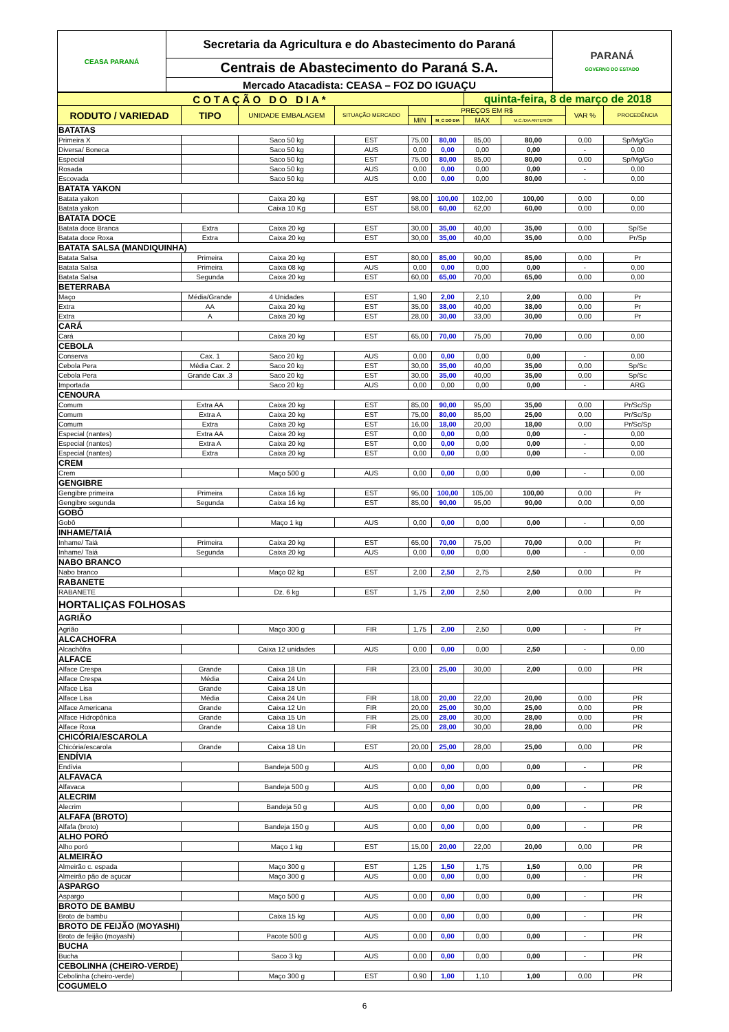| CEASA PARANÁ | Secretaria da Agricultura e do Abastecimento do Paraná | PARANÁ GOVERNO DO ESTADO |
| | Centrais de Abastecimento do Paraná S.A. | |
| | Mercado Atacadista: CEASA – FOZ DO IGUAÇU | |
| COTAÇÃO DO DIA* | | | | | | quinta-feira, 8 de março de 2018 | | | |
| RODUTO / VARIEDAD | TIPO | UNIDADE EMBALAGEM | SITUAÇÃO MERCADO | PREÇOS EM R$ | | | | VAR % | PROCEDÊNCIA |
| | | | | MIN | M_C DO DIA | MAX | M.C./DIA ANTERIOR | | |
| BATATAS | | | | | | | | | |
| Primeira X | | Saco 50 kg | EST | 75,00 | 80,00 | 85,00 | 80,00 | 0,00 | Sp/Mg/Go |
| Diversa/ Boneca | | Saco 50 kg | AUS | 0,00 | 0,00 | 0,00 | 0,00 | - | 0,00 |
| Especial | | Saco 50 kg | EST | 75,00 | 80,00 | 85,00 | 80,00 | 0,00 | Sp/Mg/Go |
| Rosada | | Saco 50 kg | AUS | 0,00 | 0,00 | 0,00 | 0,00 | - | 0,00 |
| Escovada | | Saco 50 kg | AUS | 0,00 | 0,00 | 0,00 | 80,00 | - | 0,00 |
| BATATA YAKON | | | | | | | | | |
| Batata yakon | | Caixa 20 kg | EST | 98,00 | 100,00 | 102,00 | 100,00 | 0,00 | 0,00 |
| Batata yakon | | Caixa 10 Kg | EST | 58,00 | 60,00 | 62,00 | 60,00 | 0,00 | 0,00 |
| BATATA DOCE | | | | | | | | | |
| Batata doce Branca | Extra | Caixa 20 kg | EST | 30,00 | 35,00 | 40,00 | 35,00 | 0,00 | Sp/Se |
| Batata doce Roxa | Extra | Caixa 20 kg | EST | 30,00 | 35,00 | 40,00 | 35,00 | 0,00 | Pr/Sp |
| BATATA SALSA (MANDIQUINHA) | | | | | | | | | |
| Batata Salsa | Primeira | Caixa 20 kg | EST | 80,00 | 85,00 | 90,00 | 85,00 | 0,00 | Pr |
| Batata Salsa | Primeira | Caixa 08 kg | AUS | 0,00 | 0,00 | 0,00 | 0,00 | - | 0,00 |
| Batata Salsa | Segunda | Caixa 20 kg | EST | 60,00 | 65,00 | 70,00 | 65,00 | 0,00 | 0,00 |
| BETERRABA | | | | | | | | | |
| Maço | Média/Grande | 4 Unidades | EST | 1,90 | 2,00 | 2,10 | 2,00 | 0,00 | Pr |
| Extra | AA | Caixa 20 kg | EST | 35,00 | 38,00 | 40,00 | 38,00 | 0,00 | Pr |
| Extra | A | Caixa 20 kg | EST | 28,00 | 30,00 | 33,00 | 30,00 | 0,00 | Pr |
| CARÁ | | | | | | | | | |
| Cará | | Caixa 20 kg | EST | 65,00 | 70,00 | 75,00 | 70,00 | 0,00 | 0,00 |
| CEBOLA | | | | | | | | | |
| Conserva | Cax. 1 | Saco 20 kg | AUS | 0,00 | 0,00 | 0,00 | 0,00 | - | 0,00 |
| Cebola Pera | Média Cax. 2 | Saco 20 kg | EST | 30,00 | 35,00 | 40,00 | 35,00 | 0,00 | Sp/Sc |
| Cebola Pera | Grande Cax .3 | Saco 20 kg | EST | 30,00 | 35,00 | 40,00 | 35,00 | 0,00 | Sp/Sc |
| Importada | | Saco 20 kg | AUS | 0,00 | 0,00 | 0,00 | 0,00 | - | ARG |
| CENOURA | | | | | | | | | |
| Comum | Extra AA | Caixa 20 kg | EST | 85,00 | 90,00 | 95,00 | 35,00 | 0,00 | Pr/Sc/Sp |
| Comum | Extra A | Caixa 20 kg | EST | 75,00 | 80,00 | 85,00 | 25,00 | 0,00 | Pr/Sc/Sp |
| Comum | Extra | Caixa 20 kg | EST | 16,00 | 18,00 | 20,00 | 18,00 | 0,00 | Pr/Sc/Sp |
| Especial (nantes) | Extra AA | Caixa 20 kg | EST | 0,00 | 0,00 | 0,00 | 0,00 | - | 0,00 |
| Especial (nantes) | Extra A | Caixa 20 kg | EST | 0,00 | 0,00 | 0,00 | 0,00 | - | 0,00 |
| Especial (nantes) | Extra | Caixa 20 kg | EST | 0,00 | 0,00 | 0,00 | 0,00 | - | 0,00 |
| CREM | | | | | | | | | |
| Crem | | Maço 500 g | AUS | 0,00 | 0,00 | 0,00 | 0,00 | - | 0,00 |
| GENGIBRE | | | | | | | | | |
| Gengibre primeira | Primeira | Caixa 16 kg | EST | 95,00 | 100,00 | 105,00 | 100,00 | 0,00 | Pr |
| Gengibre segunda | Segunda | Caixa 16 kg | EST | 85,00 | 90,00 | 95,00 | 90,00 | 0,00 | 0,00 |
| GOBÔ | | | | | | | | | |
| Gobô | | Maço 1 kg | AUS | 0,00 | 0,00 | 0,00 | 0,00 | - | 0,00 |
| INHAME/TAIÁ | | | | | | | | | |
| Inhame/ Taiá | Primeira | Caixa 20 kg | EST | 65,00 | 70,00 | 75,00 | 70,00 | 0,00 | Pr |
| Inhame/ Taiá | Segunda | Caixa 20 kg | AUS | 0,00 | 0,00 | 0,00 | 0,00 | - | 0,00 |
| NABO BRANCO | | | | | | | | | |
| Nabo branco | | Maço 02 kg | EST | 2,00 | 2,50 | 2,75 | 2,50 | 0,00 | Pr |
| RABANETE | | | | | | | | | |
| RABANETE | | Dz. 6 kg | EST | 1,75 | 2,00 | 2,50 | 2,00 | 0,00 | Pr |
| HORTALIÇAS FOLHOSAS | | | | | | | | | |
| AGRIÃO | | | | | | | | | |
| Agrião | | Maço 300 g | FIR | 1,75 | 2,00 | 2,50 | 0,00 | - | Pr |
| ALCACHOFRA | | | | | | | | | |
| Alcachôfra | | Caixa 12 unidades | AUS | 0,00 | 0,00 | 0,00 | 2,50 | - | 0,00 |
| ALFACE | | | | | | | | | |
| Alface Crespa | Grande | Caixa 18 Un | FIR | 23,00 | 25,00 | 30,00 | 2,00 | 0,00 | PR |
| Alface Crespa | Média | Caixa 24 Un | | | | | | | |
| Alface Lisa | Grande | Caixa 18 Un | | | | | | | |
| Alface Lisa | Média | Caixa 24 Un | FIR | 18,00 | 20,00 | 22,00 | 20,00 | 0,00 | PR |
| Alface Americana | Grande | Caixa 12 Un | FIR | 20,00 | 25,00 | 30,00 | 25,00 | 0,00 | PR |
| Alface Hidropônica | Grande | Caixa 15 Un | FIR | 25,00 | 28,00 | 30,00 | 28,00 | 0,00 | PR |
| Alface Roxa | Grande | Caixa 18 Un | FIR | 25,00 | 28,00 | 30,00 | 28,00 | 0,00 | PR |
| CHICÓRIA/ESCAROLA | | | | | | | | | |
| Chicória/escarola | Grande | Caixa 18 Un | EST | 20,00 | 25,00 | 28,00 | 25,00 | 0,00 | PR |
| ENDÍVIA | | | | | | | | | |
| Endívia | | Bandeja 500 g | AUS | 0,00 | 0,00 | 0,00 | 0,00 | - | PR |
| ALFAVACA | | | | | | | | | |
| Alfavaca | | Bandeja 500 g | AUS | 0,00 | 0,00 | 0,00 | 0,00 | - | PR |
| ALECRIM | | | | | | | | | |
| Alecrim | | Bandeja 50 g | AUS | 0,00 | 0,00 | 0,00 | 0,00 | - | PR |
| ALFAFA (BROTO) | | | | | | | | | |
| Alfafa (broto) | | Bandeja 150 g | AUS | 0,00 | 0,00 | 0,00 | 0,00 | - | PR |
| ALHO PORÓ | | | | | | | | | |
| Alho poró | | Maço 1 kg | EST | 15,00 | 20,00 | 22,00 | 20,00 | 0,00 | PR |
| ALMEIRÃO | | | | | | | | | |
| Almeirão c. espada | | Maço 300 g | EST | 1,25 | 1,50 | 1,75 | 1,50 | 0,00 | PR |
| Almeirão pão de açucar | | Maço 300 g | AUS | 0,00 | 0,00 | 0,00 | 0,00 | - | PR |
| ASPARGO | | | | | | | | | |
| Aspargo | | Maço 500 g | AUS | 0,00 | 0,00 | 0,00 | 0,00 | - | PR |
| BROTO DE BAMBU | | | | | | | | | |
| Broto de bambu | | Caixa 15 kg | AUS | 0,00 | 0,00 | 0,00 | 0,00 | - | PR |
| BROTO DE FEIJÃO (MOYASHI) | | | | | | | | | |
| Broto de feijão (moyashi) | | Pacote 500 g | AUS | 0,00 | 0,00 | 0,00 | 0,00 | - | PR |
| BUCHA | | | | | | | | | |
| Bucha | | Saco 3 kg | AUS | 0,00 | 0,00 | 0,00 | 0,00 | - | PR |
| CEBOLINHA (CHEIRO-VERDE) | | | | | | | | | |
| Cebolinha (cheiro-verde) | | Maço 300 g | EST | 0,90 | 1,00 | 1,10 | 1,00 | 0,00 | PR |
| COGUMELO | | | | | | | | | |
6